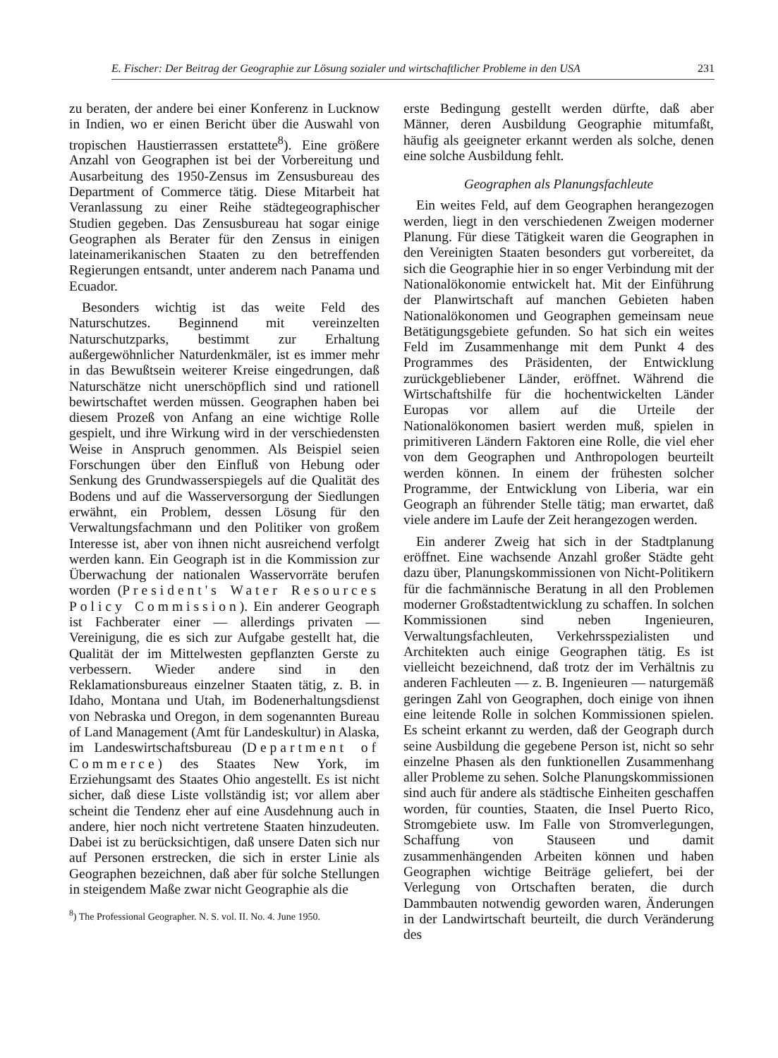E. Fischer: Der Beitrag der Geographie zur Lösung sozialer und wirtschaftlicher Probleme in den USA 231
zu beraten, der andere bei einer Konferenz in Lucknow in Indien, wo er einen Bericht über die Auswahl von tropischen Haustierrassen erstattete<sup>8</sup>). Eine größere Anzahl von Geographen ist bei der Vorbereitung und Ausarbeitung des 1950-Zensus im Zensusbureau des Department of Commerce tätig. Diese Mitarbeit hat Veranlassung zu einer Reihe städtegeographischer Studien gegeben. Das Zensusbureau hat sogar einige Geographen als Berater für den Zensus in einigen lateinamerikanischen Staaten zu den betreffenden Regierungen entsandt, unter anderem nach Panama und Ecuador.
Besonders wichtig ist das weite Feld des Naturschutzes. Beginnend mit vereinzelten Naturschutzparks, bestimmt zur Erhaltung außergewöhnlicher Naturdenkmäler, ist es immer mehr in das Bewußtsein weiterer Kreise eingedrungen, daß Naturschätze nicht unerschöpflich sind und rationell bewirtschaftet werden müssen. Geographen haben bei diesem Prozeß von Anfang an eine wichtige Rolle gespielt, und ihre Wirkung wird in der verschiedensten Weise in Anspruch genommen. Als Beispiel seien Forschungen über den Einfluß von Hebung oder Senkung des Grundwasserspiegels auf die Qualität des Bodens und auf die Wasserversorgung der Siedlungen erwähnt, ein Problem, dessen Lösung für den Verwaltungsfachmann und den Politiker von großem Interesse ist, aber von ihnen nicht ausreichend verfolgt werden kann. Ein Geograph ist in die Kommission zur Überwachung der nationalen Wasservorräte berufen worden (President's Water Resources Policy Commission). Ein anderer Geograph ist Fachberater einer — allerdings privaten — Vereinigung, die es sich zur Aufgabe gestellt hat, die Qualität der im Mittelwesten gepflanzten Gerste zu verbessern. Wieder andere sind in den Reklamationsbureaus einzelner Staaten tätig, z. B. in Idaho, Montana und Utah, im Bodenerhaltungsdienst von Nebraska und Oregon, in dem sogenannten Bureau of Land Management (Amt für Landeskultur) in Alaska, im Landeswirtschaftsbureau (Department of Commerce) des Staates New York, im Erziehungsamt des Staates Ohio angestellt. Es ist nicht sicher, daß diese Liste vollständig ist; vor allem aber scheint die Tendenz eher auf eine Ausdehnung auch in andere, hier noch nicht vertretene Staaten hinzudeuten. Dabei ist zu berücksichtigen, daß unsere Daten sich nur auf Personen erstrecken, die sich in erster Linie als Geographen bezeichnen, daß aber für solche Stellungen in steigendem Maße zwar nicht Geographie als die
<sup>8</sup>) The Professional Geographer. N. S. vol. II. No. 4. June 1950.
erste Bedingung gestellt werden dürfte, daß aber Männer, deren Ausbildung Geographie mitumfaßt, häufig als geeigneter erkannt werden als solche, denen eine solche Ausbildung fehlt.
Geographen als Planungsfachleute
Ein weites Feld, auf dem Geographen herangezogen werden, liegt in den verschiedenen Zweigen moderner Planung. Für diese Tätigkeit waren die Geographen in den Vereinigten Staaten besonders gut vorbereitet, da sich die Geographie hier in so enger Verbindung mit der Nationalökonomie entwickelt hat. Mit der Einführung der Planwirtschaft auf manchen Gebieten haben Nationalökonomen und Geographen gemeinsam neue Betätigungsgebiete gefunden. So hat sich ein weites Feld im Zusammenhange mit dem Punkt 4 des Programmes des Präsidenten, der Entwicklung zurückgebliebener Länder, eröffnet. Während die Wirtschaftshilfe für die hochentwickelten Länder Europas vor allem auf die Urteile der Nationalökonomen basiert werden muß, spielen in primitiveren Ländern Faktoren eine Rolle, die viel eher von dem Geographen und Anthropologen beurteilt werden können. In einem der frühesten solcher Programme, der Entwicklung von Liberia, war ein Geograph an führender Stelle tätig; man erwartet, daß viele andere im Laufe der Zeit herangezogen werden.
Ein anderer Zweig hat sich in der Stadtplanung eröffnet. Eine wachsende Anzahl großer Städte geht dazu über, Planungskommissionen von Nicht-Politikern für die fachmännische Beratung in all den Problemen moderner Großstadtentwicklung zu schaffen. In solchen Kommissionen sind neben Ingenieuren, Verwaltungsfachleuten, Verkehrsspezialisten und Architekten auch einige Geographen tätig. Es ist vielleicht bezeichnend, daß trotz der im Verhältnis zu anderen Fachleuten — z. B. Ingenieuren — naturgemäß geringen Zahl von Geographen, doch einige von ihnen eine leitende Rolle in solchen Kommissionen spielen. Es scheint erkannt zu werden, daß der Geograph durch seine Ausbildung die gegebene Person ist, nicht so sehr einzelne Phasen als den funktionellen Zusammenhang aller Probleme zu sehen. Solche Planungskommissionen sind auch für andere als städtische Einheiten geschaffen worden, für counties, Staaten, die Insel Puerto Rico, Stromgebiete usw. Im Falle von Stromverlegungen, Schaffung von Stauseen und damit zusammenhängenden Arbeiten können und haben Geographen wichtige Beiträge geliefert, bei der Verlegung von Ortschaften beraten, die durch Dammbauten notwendig geworden waren, Änderungen in der Landwirtschaft beurteilt, die durch Veränderung des